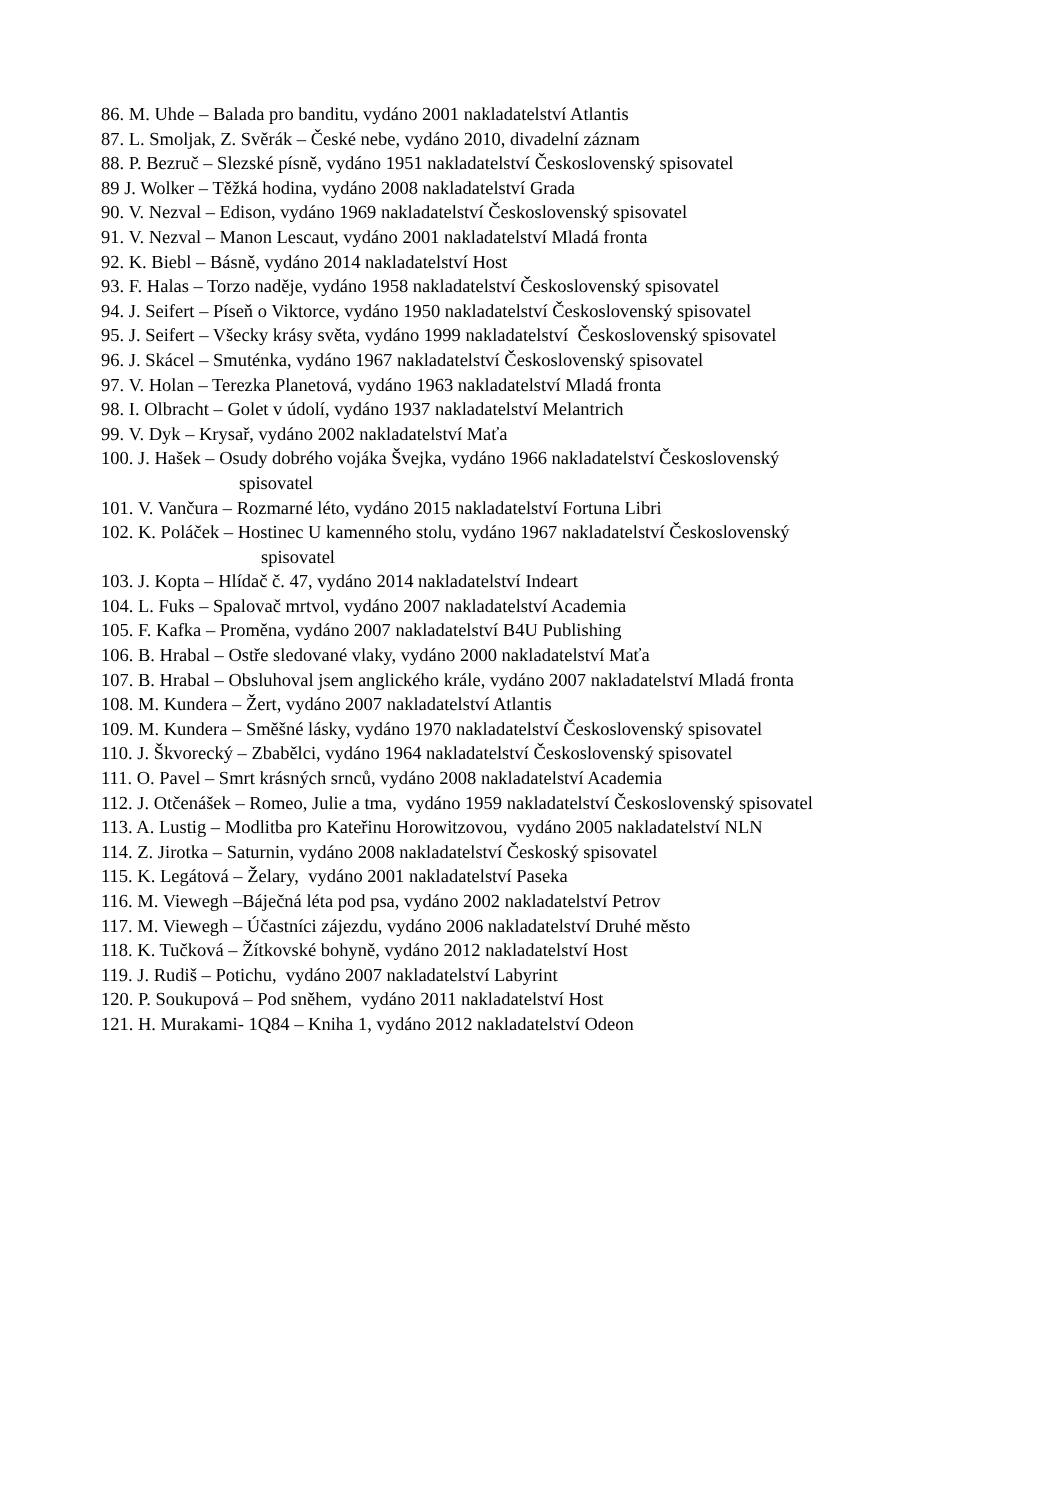86. M. Uhde – Balada pro banditu, vydáno 2001 nakladatelství Atlantis
87. L. Smoljak, Z. Svěrák – České nebe, vydáno 2010, divadelní záznam
88. P. Bezruč – Slezské písně, vydáno 1951 nakladatelství Československý spisovatel
89 J. Wolker – Těžká hodina, vydáno 2008 nakladatelství Grada
90. V. Nezval – Edison, vydáno 1969 nakladatelství Československý spisovatel
91. V. Nezval – Manon Lescaut, vydáno 2001 nakladatelství Mladá fronta
92. K. Biebl – Básně, vydáno 2014 nakladatelství Host
93. F. Halas – Torzo naděje, vydáno 1958 nakladatelství Československý spisovatel
94. J. Seifert – Píseň o Viktorce, vydáno 1950 nakladatelství Československý spisovatel
95. J. Seifert – Všecky krásy světa, vydáno 1999 nakladatelství Československý spisovatel
96. J. Skácel – Smuténka, vydáno 1967 nakladatelství Československý spisovatel
97. V. Holan – Terezka Planetová, vydáno 1963 nakladatelství Mladá fronta
98. I. Olbracht – Golet v údolí, vydáno 1937 nakladatelství Melantrich
99. V. Dyk – Krysař, vydáno 2002 nakladatelství Maťa
100. J. Hašek – Osudy dobrého vojáka Švejka, vydáno 1966 nakladatelství Československý
spisovatel
101. V. Vančura – Rozmarné léto, vydáno 2015 nakladatelství Fortuna Libri
102. K. Poláček – Hostinec U kamenného stolu, vydáno 1967 nakladatelství Československý
spisovatel
103. J. Kopta – Hlídač č. 47, vydáno 2014 nakladatelství Indeart
104. L. Fuks – Spalovač mrtvol, vydáno 2007 nakladatelství Academia
105. F. Kafka – Proměna, vydáno 2007 nakladatelství B4U Publishing
106. B. Hrabal – Ostře sledované vlaky, vydáno 2000 nakladatelství Maťa
107. B. Hrabal – Obsluhoval jsem anglického krále, vydáno 2007 nakladatelství Mladá fronta
108. M. Kundera – Žert, vydáno 2007 nakladatelství Atlantis
109. M. Kundera – Směšné lásky, vydáno 1970 nakladatelství Československý spisovatel
110. J. Škvorecký – Zbabělci, vydáno 1964 nakladatelství Československý spisovatel
111. O. Pavel – Smrt krásných srnců, vydáno 2008 nakladatelství Academia
112. J. Otčenášek – Romeo, Julie a tma, vydáno 1959 nakladatelství Československý spisovatel
113. A. Lustig – Modlitba pro Kateřinu Horowitzovou, vydáno 2005 nakladatelství NLN
114. Z. Jirotka – Saturnin, vydáno 2008 nakladatelství Českoský spisovatel
115. K. Legátová – Želary, vydáno 2001 nakladatelství Paseka
116. M. Viewegh –Báječná léta pod psa, vydáno 2002 nakladatelství Petrov
117. M. Viewegh – Účastníci zájezdu, vydáno 2006 nakladatelství Druhé město
118. K. Tučková – Žítkovské bohyně, vydáno 2012 nakladatelství Host
119. J. Rudiš – Potichu, vydáno 2007 nakladatelství Labyrint
120. P. Soukupová – Pod sněhem, vydáno 2011 nakladatelství Host
121. H. Murakami- 1Q84 – Kniha 1, vydáno 2012 nakladatelství Odeon